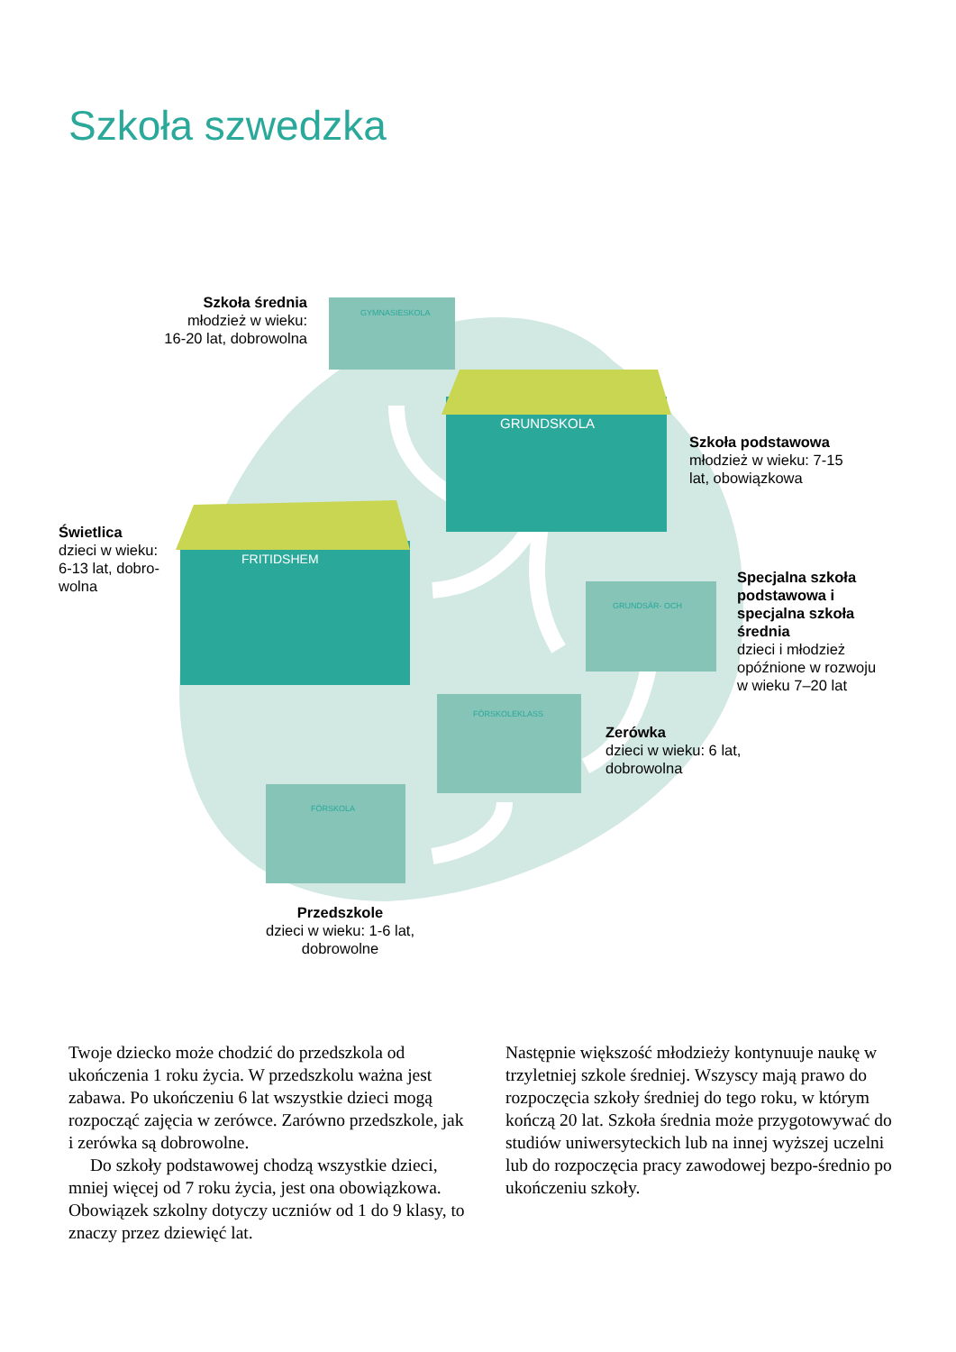Szkoła szwedzka
GYMNASIESKOLA
GRUNDSKOLA
FRITIDSHEM
GRUNDSÄR- OCH
FÖRSKOLEKLASS
FÖRSKOLA
Szkoła średnia
młodzież w wieku:
16-20 lat, dobrowolna
Szkoła podstawowa
młodzież w wieku: 7-15
lat, obowiązkowa
Świetlica
dzieci w wieku:
6-13 lat, dobro-
wolna
Specjalna szkoła
podstawowa i
specjalna szkoła
średnia
dzieci i młodzież
opóźnione w rozwoju
w wieku 7–20 lat
Zerówka
dzieci w wieku: 6 lat,
dobrowolna
Przedszkole
dzieci w wieku: 1-6 lat,
dobrowolne
Twoje dziecko może chodzić do przedszkola od ukończenia 1 roku życia. W przedszkolu ważna jest zabawa. Po ukończeniu 6 lat wszystkie dzieci mogą rozpocząć zajęcia w zerówce. Zarówno przedszkole, jak i zerówka są dobrowolne.
Do szkoły podstawowej chodzą wszystkie dzieci, mniej więcej od 7 roku życia, jest ona obowiązkowa. Obowiązek szkolny dotyczy uczniów od 1 do 9 klasy, to znaczy przez dziewięć lat.
Następnie większość młodzieży kontynuuje naukę w trzyletniej szkole średniej. Wszyscy mają prawo do rozpoczęcia szkoły średniej do tego roku, w którym kończą 20 lat. Szkoła średnia może przygotowywać do studiów uniwersyteckich lub na innej wyższej uczelni lub do rozpoczęcia pracy zawodowej bezpo-średnio po ukończeniu szkoły.